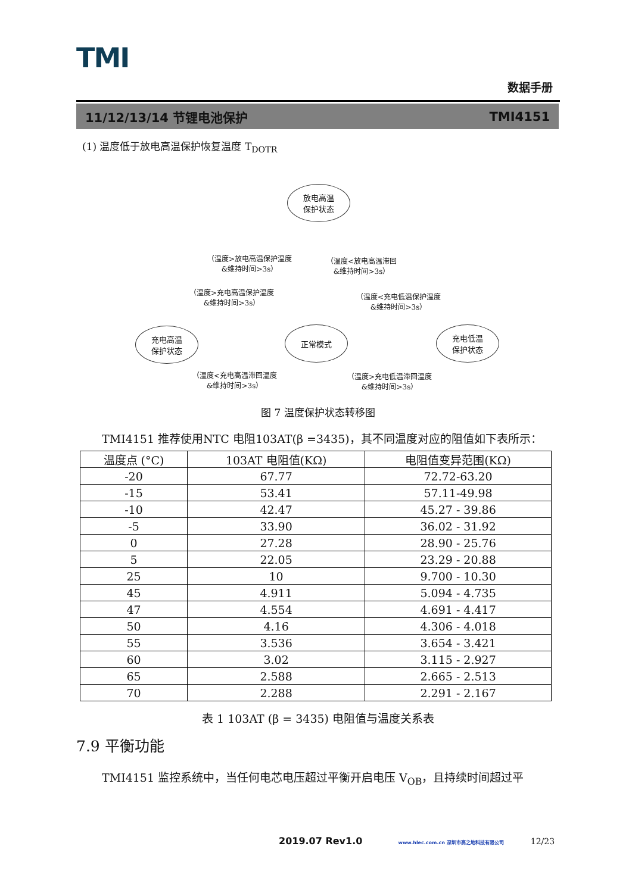TMI
数据手册
11/12/13/14 节锂电池保护 TMI4151
(1) 温度低于放电高温保护恢复温度 T<sub>DOTR</sub>
放电高温
保护状态
充电高温
保护状态
正常模式
充电低温
保护状态
（温度>放电高温保护温度
&维持时间>3s）
（温度<放电高温滞回
&维持时间>3s）
（温度>充电高温保护温度
&维持时间>3s）
（温度<充电低温保护温度
&维持时间>3s）
（温度<充电高温滞回温度
&维持时间>3s）
（温度>充电低温滞回温度
&维持时间>3s）
图 7 温度保护状态转移图
TMI4151 推荐使用NTC 电阻103AT(β =3435)，其不同温度对应的阻值如下表所示：
| 温度点 (°C) | 103AT 电阻值(KΩ) | 电阻值变异范围(KΩ) |
| --- | --- | --- |
| -20 | 67.77 | 72.72-63.20 |
| -15 | 53.41 | 57.11-49.98 |
| -10 | 42.47 | 45.27 - 39.86 |
| -5 | 33.90 | 36.02 - 31.92 |
| 0 | 27.28 | 28.90 - 25.76 |
| 5 | 22.05 | 23.29 - 20.88 |
| 25 | 10 | 9.700 - 10.30 |
| 45 | 4.911 | 5.094 - 4.735 |
| 47 | 4.554 | 4.691 - 4.417 |
| 50 | 4.16 | 4.306 - 4.018 |
| 55 | 3.536 | 3.654 - 3.421 |
| 60 | 3.02 | 3.115 - 2.927 |
| 65 | 2.588 | 2.665 - 2.513 |
| 70 | 2.288 | 2.291 - 2.167 |
表 1 103AT (β = 3435) 电阻值与温度关系表
7.9 平衡功能
TMI4151 监控系统中，当任何电芯电压超过平衡开启电压 V<sub>OB</sub>，且持续时间超过平
2019.07 Rev1.0 www.hlec.com.cn 深圳市高之地科技有限公司 12/23